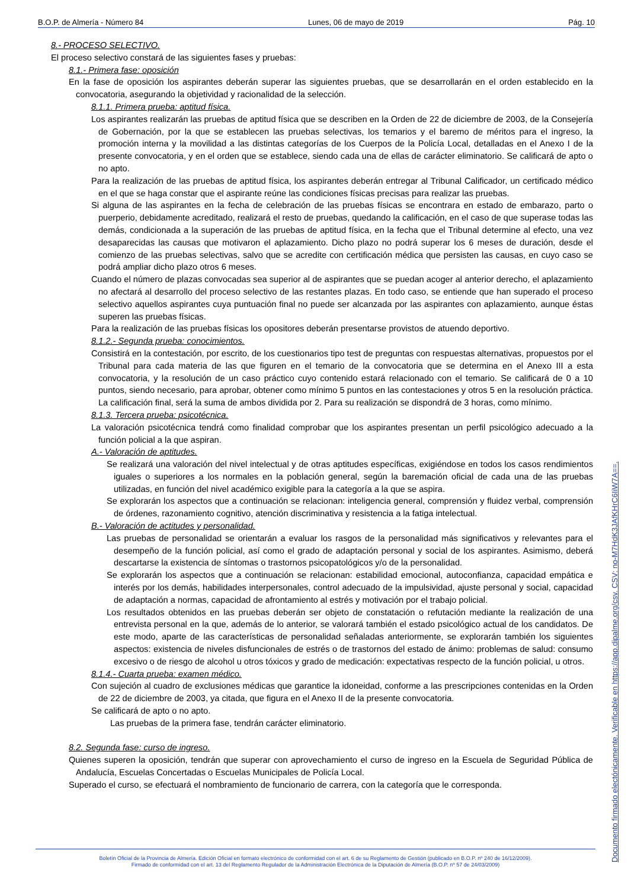B.O.P. de Almería - Número 84 Lunes, 06 de mayo de 2019 Pág. 10
8.- PROCESO SELECTIVO.
El proceso selectivo constará de las siguientes fases y pruebas:
8.1.- Primera fase: oposición
En la fase de oposición los aspirantes deberán superar las siguientes pruebas, que se desarrollarán en el orden establecido en la convocatoria, asegurando la objetividad y racionalidad de la selección.
8.1.1. Primera prueba: aptitud física.
Los aspirantes realizarán las pruebas de aptitud física que se describen en la Orden de 22 de diciembre de 2003, de la Consejería de Gobernación, por la que se establecen las pruebas selectivas, los temarios y el baremo de méritos para el ingreso, la promoción interna y la movilidad a las distintas categorías de los Cuerpos de la Policía Local, detalladas en el Anexo I de la presente convocatoria, y en el orden que se establece, siendo cada una de ellas de carácter eliminatorio. Se calificará de apto o no apto.
Para la realización de las pruebas de aptitud física, los aspirantes deberán entregar al Tribunal Calificador, un certificado médico en el que se haga constar que el aspirante reúne las condiciones físicas precisas para realizar las pruebas.
Si alguna de las aspirantes en la fecha de celebración de las pruebas físicas se encontrara en estado de embarazo, parto o puerperio, debidamente acreditado, realizará el resto de pruebas, quedando la calificación, en el caso de que superase todas las demás, condicionada a la superación de las pruebas de aptitud física, en la fecha que el Tribunal determine al efecto, una vez desaparecidas las causas que motivaron el aplazamiento. Dicho plazo no podrá superar los 6 meses de duración, desde el comienzo de las pruebas selectivas, salvo que se acredite con certificación médica que persisten las causas, en cuyo caso se podrá ampliar dicho plazo otros 6 meses.
Cuando el número de plazas convocadas sea superior al de aspirantes que se puedan acoger al anterior derecho, el aplazamiento no afectará al desarrollo del proceso selectivo de las restantes plazas. En todo caso, se entiende que han superado el proceso selectivo aquellos aspirantes cuya puntuación final no puede ser alcanzada por las aspirantes con aplazamiento, aunque éstas superen las pruebas físicas.
Para la realización de las pruebas físicas los opositores deberán presentarse provistos de atuendo deportivo.
8.1.2.- Segunda prueba: conocimientos.
Consistirá en la contestación, por escrito, de los cuestionarios tipo test de preguntas con respuestas alternativas, propuestos por el Tribunal para cada materia de las que figuren en el temario de la convocatoria que se determina en el Anexo III a esta convocatoria, y la resolución de un caso práctico cuyo contenido estará relacionado con el temario. Se calificará de 0 a 10 puntos, siendo necesario, para aprobar, obtener como mínimo 5 puntos en las contestaciones y otros 5 en la resolución práctica. La calificación final, será la suma de ambos dividida por 2. Para su realización se dispondrá de 3 horas, como mínimo.
8.1.3. Tercera prueba: psicotécnica.
La valoración psicotécnica tendrá como finalidad comprobar que los aspirantes presentan un perfil psicológico adecuado a la función policial a la que aspiran.
A.- Valoración de aptitudes.
Se realizará una valoración del nivel intelectual y de otras aptitudes específicas, exigiéndose en todos los casos rendimientos iguales o superiores a los normales en la población general, según la baremación oficial de cada una de las pruebas utilizadas, en función del nivel académico exigible para la categoría a la que se aspira.
Se explorarán los aspectos que a continuación se relacionan: inteligencia general, comprensión y fluidez verbal, comprensión de órdenes, razonamiento cognitivo, atención discriminativa y resistencia a la fatiga intelectual.
B.- Valoración de actitudes y personalidad.
Las pruebas de personalidad se orientarán a evaluar los rasgos de la personalidad más significativos y relevantes para el desempeño de la función policial, así como el grado de adaptación personal y social de los aspirantes. Asimismo, deberá descartarse la existencia de síntomas o trastornos psicopatológicos y/o de la personalidad.
Se explorarán los aspectos que a continuación se relacionan: estabilidad emocional, autoconfianza, capacidad empática e interés por los demás, habilidades interpersonales, control adecuado de la impulsividad, ajuste personal y social, capacidad de adaptación a normas, capacidad de afrontamiento al estrés y motivación por el trabajo policial.
Los resultados obtenidos en las pruebas deberán ser objeto de constatación o refutación mediante la realización de una entrevista personal en la que, además de lo anterior, se valorará también el estado psicológico actual de los candidatos. De este modo, aparte de las características de personalidad señaladas anteriormente, se explorarán también los siguientes aspectos: existencia de niveles disfuncionales de estrés o de trastornos del estado de ánimo: problemas de salud: consumo excesivo o de riesgo de alcohol u otros tóxicos y grado de medicación: expectativas respecto de la función policial, u otros.
8.1.4.- Cuarta prueba: examen médico.
Con sujeción al cuadro de exclusiones médicas que garantice la idoneidad, conforme a las prescripciones contenidas en la Orden de 22 de diciembre de 2003, ya citada, que figura en el Anexo II de la presente convocatoria.
Se calificará de apto o no apto.
Las pruebas de la primera fase, tendrán carácter eliminatorio.
8.2. Segunda fase: curso de ingreso.
Quienes superen la oposición, tendrán que superar con aprovechamiento el curso de ingreso en la Escuela de Seguridad Pública de Andalucía, Escuelas Concertadas o Escuelas Municipales de Policía Local.
Superado el curso, se efectuará el nombramiento de funcionario de carrera, con la categoría que le corresponda.
Boletín Oficial de la Provincia de Almería. Edición Oficial en formato electrónico de conformidad con el art. 6 de su Reglamento de Gestión (publicado en B.O.P. nº 240 de 16/12/2009).
Firmado de conformidad con el art. 13 del Reglamento Regulador de la Administración Electrónica de la Diputación de Almería (B.O.P. nº 57 de 24/03/2009)
Documento firmado electónicamente. Verificable en https://app.dipalme.org/csv. CSV: no-M7HdK3JAfKHrC6IiW7A==.